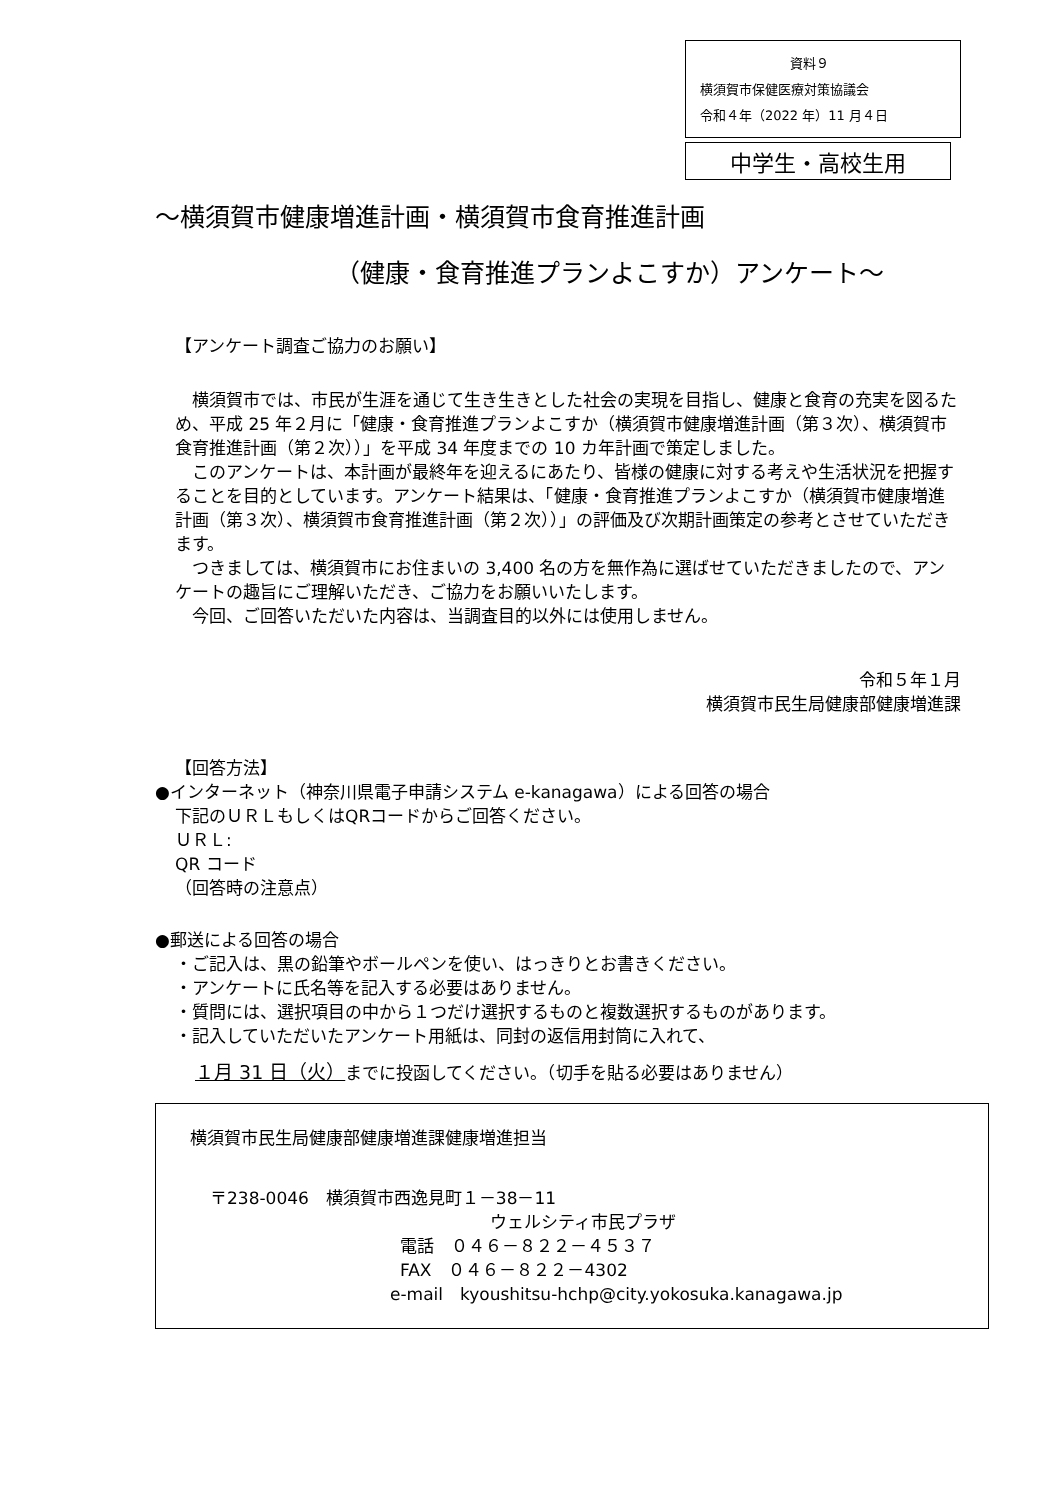資料９
横須賀市保健医療対策協議会
令和４年（2022 年）11 月４日
中学生・高校生用
～横須賀市健康増進計画・横須賀市食育推進計画
（健康・食育推進プランよこすか）アンケート～
【アンケート調査ご協力のお願い】
　横須賀市では、市民が生涯を通じて生き生きとした社会の実現を目指し、健康と食育の充実を図るため、平成 25 年２月に「健康・食育推進プランよこすか（横須賀市健康増進計画（第３次）、横須賀市食育推進計画（第２次））」を平成 34 年度までの 10 カ年計画で策定しました。
　このアンケートは、本計画が最終年を迎えるにあたり、皆様の健康に対する考えや生活状況を把握することを目的としています。アンケート結果は、「健康・食育推進プランよこすか（横須賀市健康増進計画（第３次）、横須賀市食育推進計画（第２次））」の評価及び次期計画策定の参考とさせていただきます。
　つきましては、横須賀市にお住まいの 3,400 名の方を無作為に選ばせていただきましたので、アンケートの趣旨にご理解いただき、ご協力をお願いいたします。
　今回、ご回答いただいた内容は、当調査目的以外には使用しません。
令和５年１月
横須賀市民生局健康部健康増進課
【回答方法】
●インターネット（神奈川県電子申請システム e-kanagawa）による回答の場合
下記のＵＲＬもしくはQRコードからご回答ください。
ＵＲＬ:
QR コード
（回答時の注意点）
●郵送による回答の場合
・ご記入は、黒の鉛筆やボールペンを使い、はっきりとお書きください。
・アンケートに氏名等を記入する必要はありません。
・質問には、選択項目の中から１つだけ選択するものと複数選択するものがあります。
・記入していただいたアンケート用紙は、同封の返信用封筒に入れて、
１月 31 日（火）までに投函してください。（切手を貼る必要はありません）
横須賀市民生局健康部健康増進課健康増進担当
〒238-0046　横須賀市西逸見町１－38－11
ウェルシティ市民プラザ
電話　０４６－８２２－４５３７
FAX　０４６－８２２－4302
e-mail　kyoushitsu-hchp@city.yokosuka.kanagawa.jp